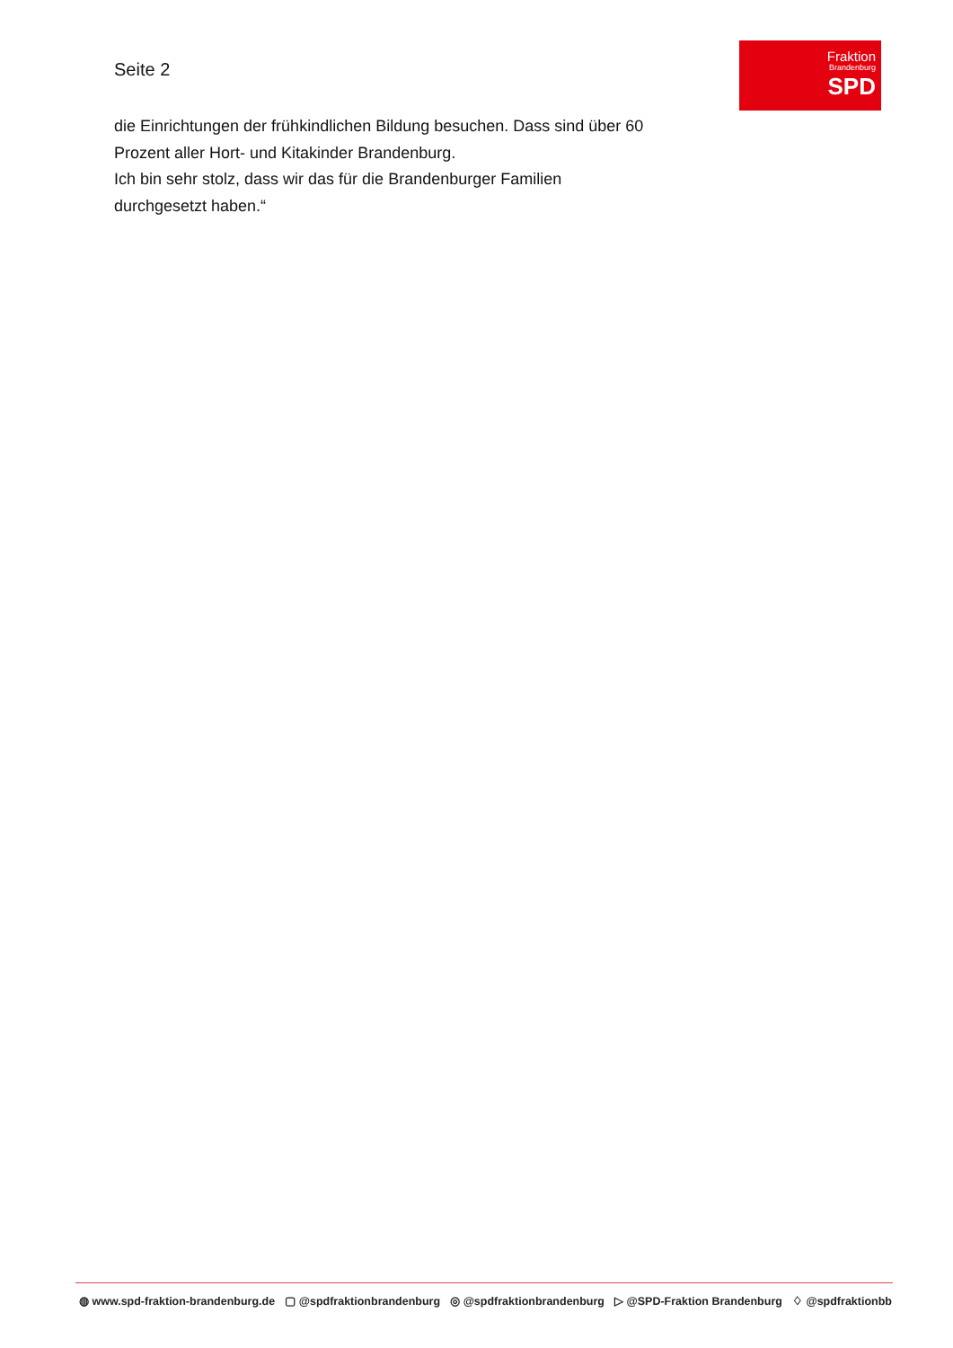Seite 2
Fraktion
Brandenburg
SPD
die Einrichtungen der frühkindlichen Bildung besuchen. Dass sind über 60
Prozent aller Hort- und Kitakinder Brandenburg.
Ich bin sehr stolz, dass wir das für die Brandenburger Familien
durchgesetzt haben.“
◍ www.spd-fraktion-brandenburg.de ▢ @spdfraktionbrandenburg ◎ @spdfraktionbrandenburg ▷ @SPD-Fraktion Brandenburg ♢ @spdfraktionbb